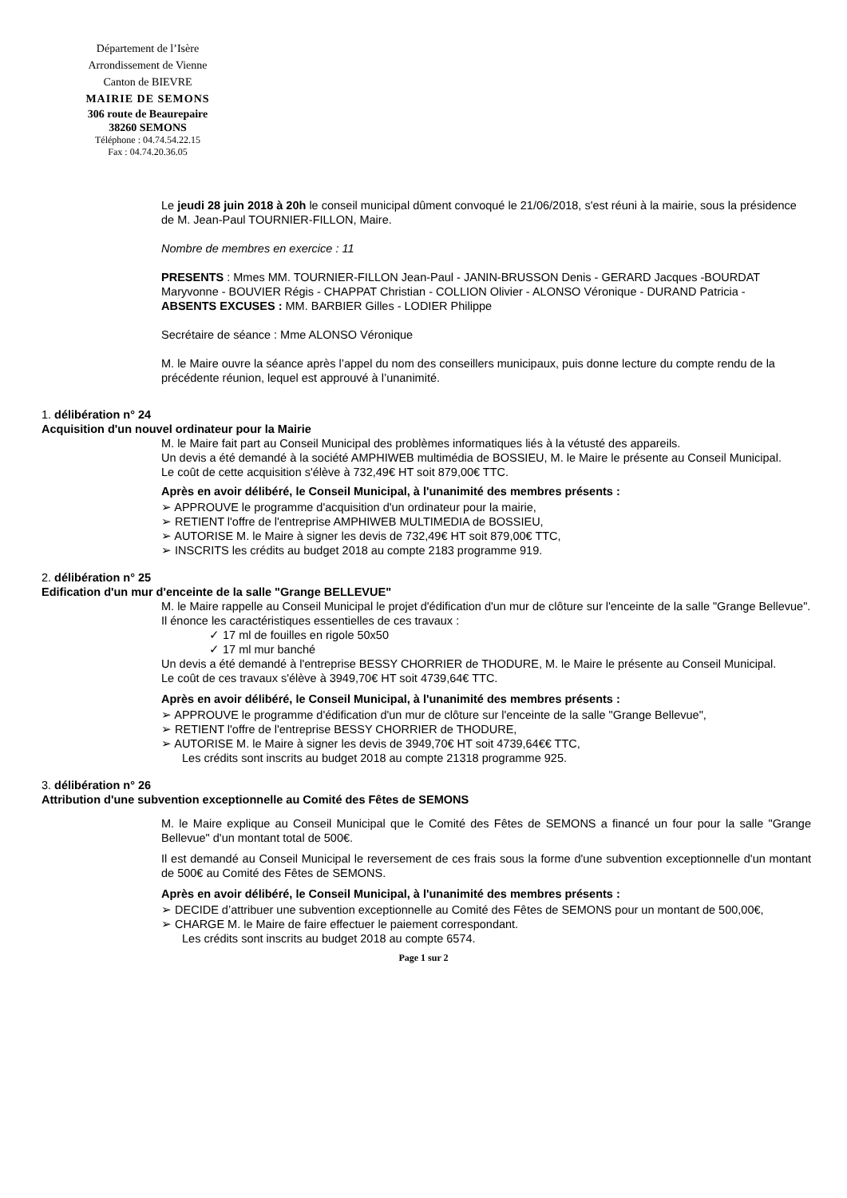Département de l’Isère
Arrondissement de Vienne
Canton de BIEVRE
MAIRIE DE SEMONS
306 route de Beaurepaire
38260 SEMONS
Téléphone : 04.74.54.22.15
Fax : 04.74.20.36.05
Le jeudi 28 juin 2018 à 20h le conseil municipal dûment convoqué le 21/06/2018, s'est réuni à la mairie, sous la présidence de M. Jean-Paul TOURNIER-FILLON, Maire.
Nombre de membres en exercice : 11
PRESENTS : Mmes MM. TOURNIER-FILLON Jean-Paul - JANIN-BRUSSON Denis - GERARD Jacques -BOURDAT Maryvonne - BOUVIER Régis - CHAPPAT Christian - COLLION Olivier - ALONSO Véronique - DURAND Patricia -
ABSENTS EXCUSES : MM. BARBIER Gilles - LODIER Philippe
Secrétaire de séance : Mme ALONSO Véronique
M. le Maire ouvre la séance après l’appel du nom des conseillers municipaux, puis donne lecture du compte rendu de la précédente réunion, lequel est approuvé à l’unanimité.
1. délibération n° 24
Acquisition d'un nouvel ordinateur pour la Mairie
M. le Maire fait part au Conseil Municipal des problèmes informatiques liés à la vétusté des appareils.
Un devis a été demandé à la société AMPHIWEB multimédia de BOSSIEU, M. le Maire le présente au Conseil Municipal.
Le coût de cette acquisition s'élève à 732,49€ HT soit 879,00€ TTC.
Après en avoir délibéré, le Conseil Municipal, à l'unanimité des membres présents :
➢ APPROUVE le programme d'acquisition d'un ordinateur pour la mairie,
➢ RETIENT l'offre de l'entreprise AMPHIWEB MULTIMEDIA de BOSSIEU,
➢ AUTORISE M. le Maire à signer les devis de 732,49€ HT soit 879,00€ TTC,
➢ INSCRITS les crédits au budget 2018 au compte 2183 programme 919.
2. délibération n° 25
Edification d'un mur d'enceinte de la salle "Grange BELLEVUE"
M. le Maire rappelle au Conseil Municipal le projet d'édification d'un mur de clôture sur l'enceinte de la salle "Grange Bellevue".
Il énonce les caractéristiques essentielles de ces travaux :
✓ 17 ml de fouilles en rigole 50x50
✓ 17 ml mur banché
Un devis a été demandé à l'entreprise BESSY CHORRIER de THODURE, M. le Maire le présente au Conseil Municipal.
Le coût de ces travaux s'élève à 3949,70€ HT soit 4739,64€ TTC.
Après en avoir délibéré, le Conseil Municipal, à l'unanimité des membres présents :
➢ APPROUVE le programme d'édification d'un mur de clôture sur l'enceinte de la salle "Grange Bellevue",
➢ RETIENT l'offre de l'entreprise BESSY CHORRIER de THODURE,
➢ AUTORISE M. le Maire à signer les devis de 3949,70€ HT soit 4739,64€€ TTC,
Les crédits sont inscrits au budget 2018 au compte 21318 programme 925.
3. délibération n° 26
Attribution d'une subvention exceptionnelle au Comité des Fêtes de SEMONS
M. le Maire explique au Conseil Municipal que le Comité des Fêtes de SEMONS a financé un four pour la salle "Grange Bellevue" d'un montant total de 500€.
Il est demandé au Conseil Municipal le reversement de ces frais sous la forme d'une subvention exceptionnelle d'un montant de 500€ au Comité des Fêtes de SEMONS.
Après en avoir délibéré, le Conseil Municipal, à l'unanimité des membres présents :
➢ DECIDE d’attribuer une subvention exceptionnelle au Comité des Fêtes de SEMONS pour un montant de 500,00€,
➢ CHARGE M. le Maire de faire effectuer le paiement correspondant.
Les crédits sont inscrits au budget 2018 au compte 6574.
Page 1 sur 2